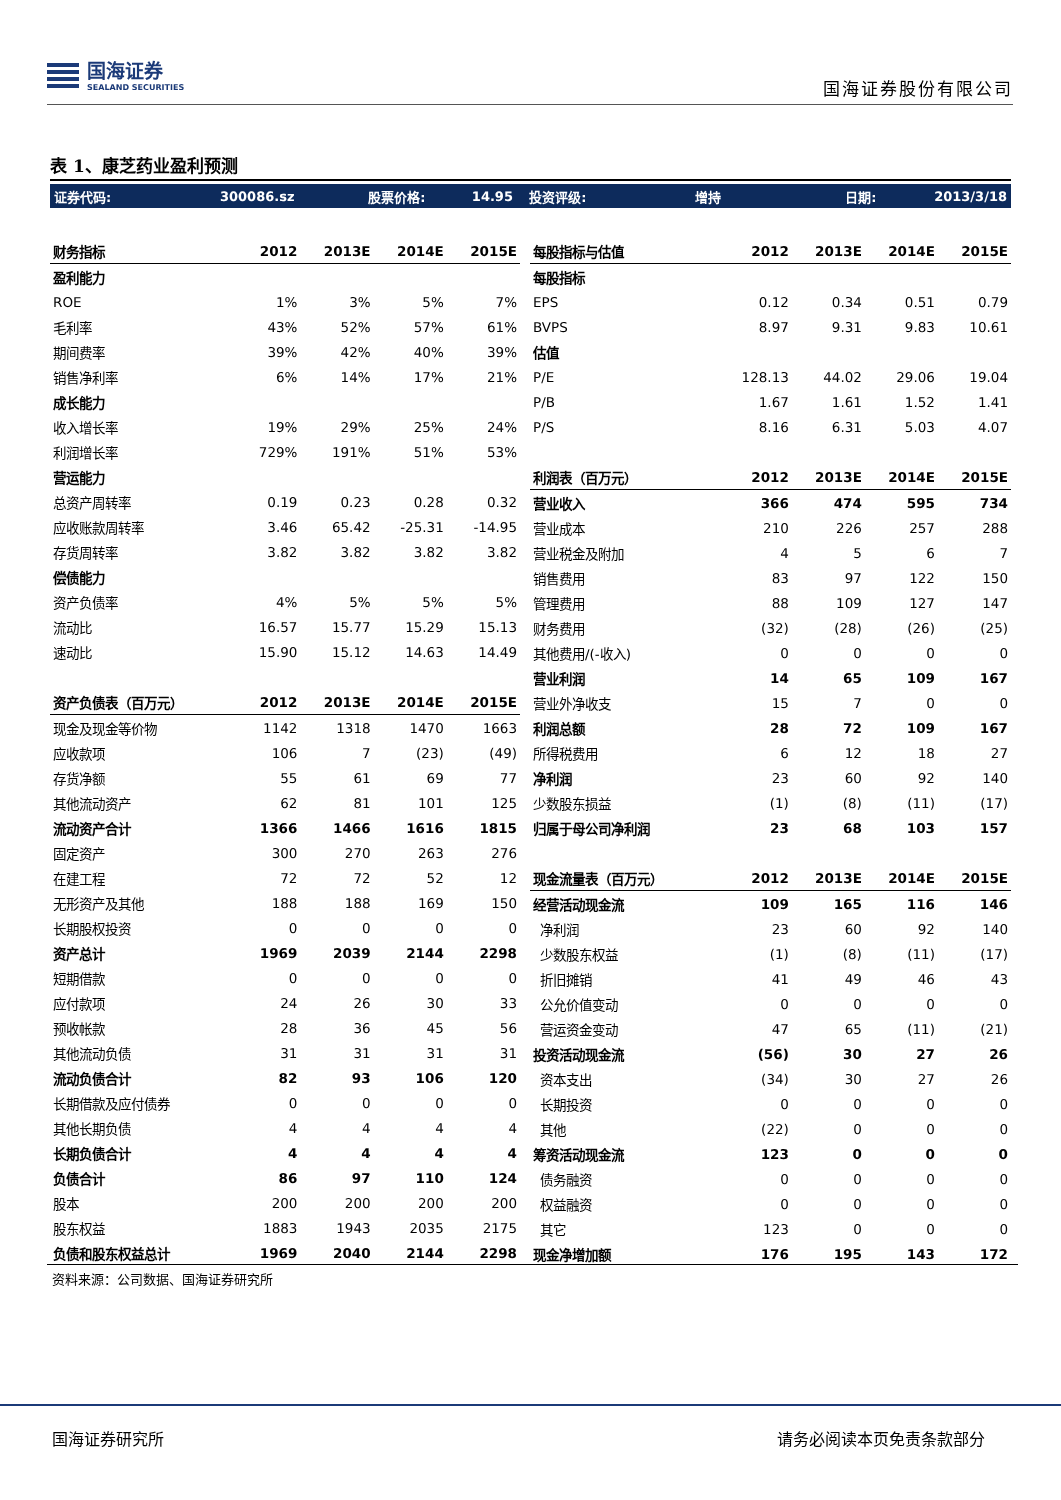国海证券
SEALAND SECURITIES
国海证券股份有限公司
表 1、康芝药业盈利预测
证券代码: 300086.sz 股票价格: 14.95 投资评级: 增持 日期: 2013/3/18
| 财务指标 | 2012 | 2013E | 2014E | 2015E |
| --- | --- | --- | --- | --- |
| 盈利能力 | | | | |
| ROE | 1% | 3% | 5% | 7% |
| 毛利率 | 43% | 52% | 57% | 61% |
| 期间费率 | 39% | 42% | 40% | 39% |
| 销售净利率 | 6% | 14% | 17% | 21% |
| 成长能力 | | | | |
| 收入增长率 | 19% | 29% | 25% | 24% |
| 利润增长率 | 729% | 191% | 51% | 53% |
| 营运能力 | | | | |
| 总资产周转率 | 0.19 | 0.23 | 0.28 | 0.32 |
| 应收账款周转率 | 3.46 | 65.42 | -25.31 | -14.95 |
| 存货周转率 | 3.82 | 3.82 | 3.82 | 3.82 |
| 偿债能力 | | | | |
| 资产负债率 | 4% | 5% | 5% | 5% |
| 流动比 | 16.57 | 15.77 | 15.29 | 15.13 |
| 速动比 | 15.90 | 15.12 | 14.63 | 14.49 |
| 资产负债表（百万元） | 2012 | 2013E | 2014E | 2015E |
| 现金及现金等价物 | 1142 | 1318 | 1470 | 1663 |
| 应收款项 | 106 | 7 | (23) | (49) |
| 存货净额 | 55 | 61 | 69 | 77 |
| 其他流动资产 | 62 | 81 | 101 | 125 |
| 流动资产合计 | 1366 | 1466 | 1616 | 1815 |
| 固定资产 | 300 | 270 | 263 | 276 |
| 在建工程 | 72 | 72 | 52 | 12 |
| 无形资产及其他 | 188 | 188 | 169 | 150 |
| 长期股权投资 | 0 | 0 | 0 | 0 |
| 资产总计 | 1969 | 2039 | 2144 | 2298 |
| 短期借款 | 0 | 0 | 0 | 0 |
| 应付款项 | 24 | 26 | 30 | 33 |
| 预收帐款 | 28 | 36 | 45 | 56 |
| 其他流动负债 | 31 | 31 | 31 | 31 |
| 流动负债合计 | 82 | 93 | 106 | 120 |
| 长期借款及应付债券 | 0 | 0 | 0 | 0 |
| 其他长期负债 | 4 | 4 | 4 | 4 |
| 长期负债合计 | 4 | 4 | 4 | 4 |
| 负债合计 | 86 | 97 | 110 | 124 |
| 股本 | 200 | 200 | 200 | 200 |
| 股东权益 | 1883 | 1943 | 2035 | 2175 |
| 负债和股东权益总计 | 1969 | 2040 | 2144 | 2298 |
| 每股指标与估值 | 2012 | 2013E | 2014E | 2015E |
| --- | --- | --- | --- | --- |
| 每股指标 | | | | |
| EPS | 0.12 | 0.34 | 0.51 | 0.79 |
| BVPS | 8.97 | 9.31 | 9.83 | 10.61 |
| 估值 | | | | |
| P/E | 128.13 | 44.02 | 29.06 | 19.04 |
| P/B | 1.67 | 1.61 | 1.52 | 1.41 |
| P/S | 8.16 | 6.31 | 5.03 | 4.07 |
| 利润表（百万元） | 2012 | 2013E | 2014E | 2015E |
| 营业收入 | 366 | 474 | 595 | 734 |
| 营业成本 | 210 | 226 | 257 | 288 |
| 营业税金及附加 | 4 | 5 | 6 | 7 |
| 销售费用 | 83 | 97 | 122 | 150 |
| 管理费用 | 88 | 109 | 127 | 147 |
| 财务费用 | (32) | (28) | (26) | (25) |
| 其他费用/(-收入) | 0 | 0 | 0 | 0 |
| 营业利润 | 14 | 65 | 109 | 167 |
| 营业外净收支 | 15 | 7 | 0 | 0 |
| 利润总额 | 28 | 72 | 109 | 167 |
| 所得税费用 | 6 | 12 | 18 | 27 |
| 净利润 | 23 | 60 | 92 | 140 |
| 少数股东损益 | (1) | (8) | (11) | (17) |
| 归属于母公司净利润 | 23 | 68 | 103 | 157 |
| 现金流量表（百万元） | 2012 | 2013E | 2014E | 2015E |
| 经营活动现金流 | 109 | 165 | 116 | 146 |
| 净利润 | 23 | 60 | 92 | 140 |
| 少数股东权益 | (1) | (8) | (11) | (17) |
| 折旧摊销 | 41 | 49 | 46 | 43 |
| 公允价值变动 | 0 | 0 | 0 | 0 |
| 营运资金变动 | 47 | 65 | (11) | (21) |
| 投资活动现金流 | (56) | 30 | 27 | 26 |
| 资本支出 | (34) | 30 | 27 | 26 |
| 长期投资 | 0 | 0 | 0 | 0 |
| 其他 | (22) | 0 | 0 | 0 |
| 筹资活动现金流 | 123 | 0 | 0 | 0 |
| 债务融资 | 0 | 0 | 0 | 0 |
| 权益融资 | 0 | 0 | 0 | 0 |
| 其它 | 123 | 0 | 0 | 0 |
| 现金净增加额 | 176 | 195 | 143 | 172 |
资料来源：公司数据、国海证券研究所
国海证券研究所 请务必阅读本页免责条款部分